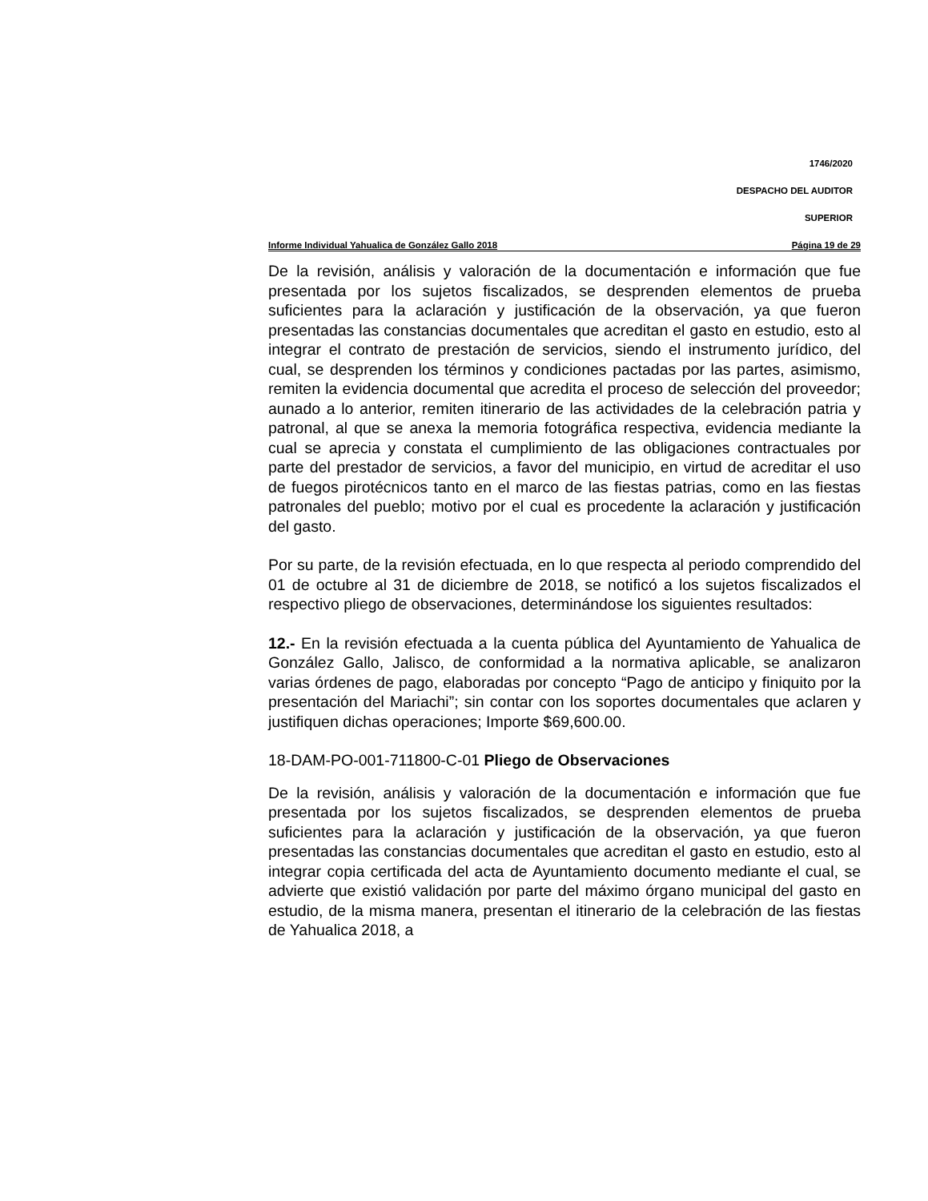1746/2020
DESPACHO DEL AUDITOR
SUPERIOR
Informe Individual Yahualica de González Gallo 2018 Página 19 de 29
De la revisión, análisis y valoración de la documentación e información que fue presentada por los sujetos fiscalizados, se desprenden elementos de prueba suficientes para la aclaración y justificación de la observación, ya que fueron presentadas las constancias documentales que acreditan el gasto en estudio, esto al integrar el contrato de prestación de servicios, siendo el instrumento jurídico, del cual, se desprenden los términos y condiciones pactadas por las partes, asimismo, remiten la evidencia documental que acredita el proceso de selección del proveedor; aunado a lo anterior, remiten itinerario de las actividades de la celebración patria y patronal, al que se anexa la memoria fotográfica respectiva, evidencia mediante la cual se aprecia y constata el cumplimiento de las obligaciones contractuales por parte del prestador de servicios, a favor del municipio, en virtud de acreditar el uso de fuegos pirotécnicos tanto en el marco de las fiestas patrias, como en las fiestas patronales del pueblo; motivo por el cual es procedente la aclaración y justificación del gasto.
Por su parte, de la revisión efectuada, en lo que respecta al periodo comprendido del 01 de octubre al 31 de diciembre de 2018, se notificó a los sujetos fiscalizados el respectivo pliego de observaciones, determinándose los siguientes resultados:
12.- En la revisión efectuada a la cuenta pública del Ayuntamiento de Yahualica de González Gallo, Jalisco, de conformidad a la normativa aplicable, se analizaron varias órdenes de pago, elaboradas por concepto “Pago de anticipo y finiquito por la presentación del Mariachi”; sin contar con los soportes documentales que aclaren y justifiquen dichas operaciones; Importe $69,600.00.
18-DAM-PO-001-711800-C-01 Pliego de Observaciones
De la revisión, análisis y valoración de la documentación e información que fue presentada por los sujetos fiscalizados, se desprenden elementos de prueba suficientes para la aclaración y justificación de la observación, ya que fueron presentadas las constancias documentales que acreditan el gasto en estudio, esto al integrar copia certificada del acta de Ayuntamiento documento mediante el cual, se advierte que existió validación por parte del máximo órgano municipal del gasto en estudio, de la misma manera, presentan el itinerario de la celebración de las fiestas de Yahualica 2018, a